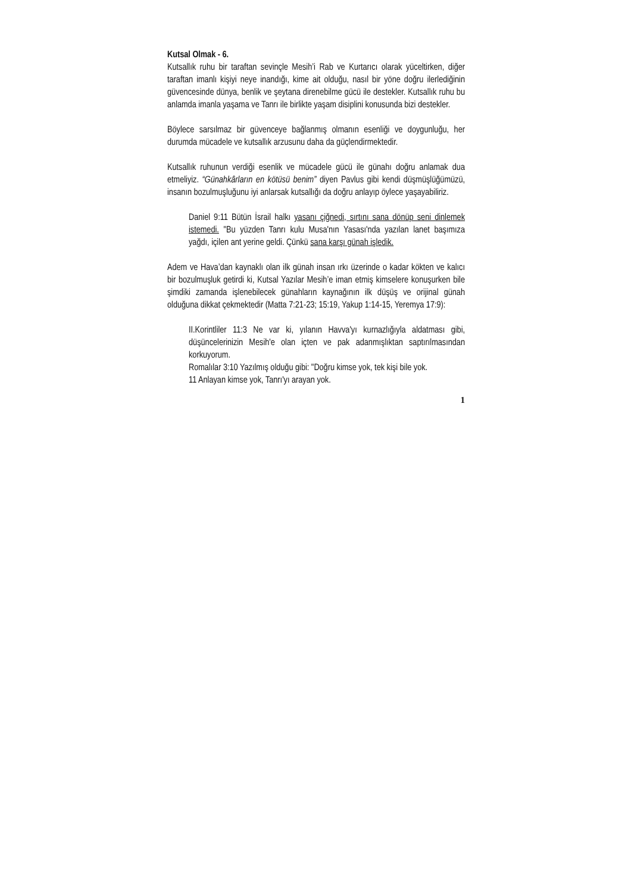Kutsal Olmak - 6.
Kutsallık ruhu bir taraftan sevinçle Mesih’i Rab ve Kurtarıcı olarak yüceltirken, diğer taraftan imanlı kişiyi neye inandığı, kime ait olduğu, nasıl bir yöne doğru ilerlediğinin güvencesinde dünya, benlik ve şeytana direnebilme gücü ile destekler. Kutsallık ruhu bu anlamda imanla yaşama ve Tanrı ile birlikte yaşam disiplini konusunda bizi destekler.
Böylece sarsılmaz bir güvenceye bağlanmış olmanın esenliği ve doygunluğu, her durumda mücadele ve kutsallık arzusunu daha da güçlendirmektedir.
Kutsallık ruhunun verdiği esenlik ve mücadele gücü ile günahı doğru anlamak dua etmeliyiz. “Günahkârların en kötüsü benim” diyen Pavlus gibi kendi düşmüşlüğümüzü, insanın bozulmuşluğunu iyi anlarsak kutsallığı da doğru anlayıp öylece yaşayabiliriz.
Daniel 9:11 Bütün İsrail halkı yasanı çiğnedi, sırtını sana dönüp seni dinlemek istemedi. "Bu yüzden Tanrı kulu Musa'nın Yasası'nda yazılan lanet başımıza yağdı, içilen ant yerine geldi. Çünkü sana karşı günah işledik.
Adem ve Hava’dan kaynaklı olan ilk günah insan ırkı üzerinde o kadar kökten ve kalıcı bir bozulmuşluk getirdi ki, Kutsal Yazılar Mesih’e iman etmiş kimselere konuşurken bile şimdiki zamanda işlenebilecek günahların kaynağının ilk düşüş ve orijinal günah olduğuna dikkat çekmektedir (Matta 7:21-23; 15:19, Yakup 1:14-15, Yeremya 17:9):
II.Korintliler 11:3 Ne var ki, yılanın Havva'yı kurnazlığıyla aldatması gibi, düşüncelerinizin Mesih'e olan içten ve pak adanmışlıktan saptırılmasından korkuyorum.
Romalılar 3:10 Yazılmış olduğu gibi: "Doğru kimse yok, tek kişi bile yok.
11 Anlayan kimse yok, Tanrı'yı arayan yok.
1